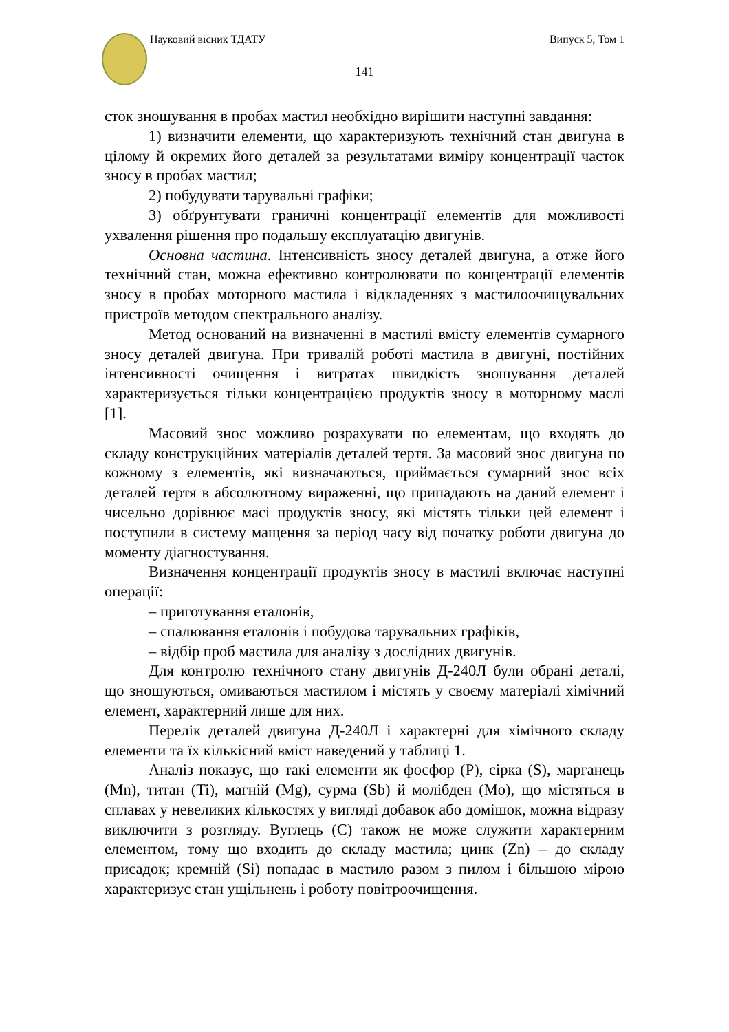Науковий вісник ТДАТУ Випуск 5, Том 1
141
сток зношування в пробах мастил необхідно вирішити наступні завдання:
1) визначити елементи, що характеризують технічний стан двигуна в цілому й окремих його деталей за результатами виміру концентрації часток зносу в пробах мастил;
2) побудувати тарувальні графіки;
3) обґрунтувати граничні концентрації елементів для можливості ухвалення рішення про подальшу експлуатацію двигунів.
Основна частина. Інтенсивність зносу деталей двигуна, а отже його технічний стан, можна ефективно контролювати по концентрації елементів зносу в пробах моторного мастила і відкладеннях з мастилоочищувальних пристроїв методом спектрального аналізу.
Метод оснований на визначенні в мастилі вмісту елементів сумарного зносу деталей двигуна. При тривалій роботі мастила в двигуні, постійних інтенсивності очищення і витратах швидкість зношування деталей характеризується тільки концентрацією продуктів зносу в моторному маслі [1].
Масовий знос можливо розрахувати по елементам, що входять до складу конструкційних матеріалів деталей тертя. За масовий знос двигуна по кожному з елементів, які визначаються, приймається сумарний знос всіх деталей тертя в абсолютному вираженні, що припадають на даний елемент і чисельно дорівнює масі продуктів зносу, які містять тільки цей елемент і поступили в систему мащення за період часу від початку роботи двигуна до моменту діагностування.
Визначення концентрації продуктів зносу в мастилі включає наступні операції:
– приготування еталонів,
– спалювання еталонів і побудова тарувальних графіків,
– відбір проб мастила для аналізу з дослідних двигунів.
Для контролю технічного стану двигунів Д-240Л були обрані деталі, що зношуються, омиваються мастилом і містять у своєму матеріалі хімічний елемент, характерний лише для них.
Перелік деталей двигуна Д-240Л і характерні для хімічного складу елементи та їх кількісний вміст наведений у таблиці 1.
Аналіз показує, що такі елементи як фосфор (P), сірка (S), марганець (Mn), титан (Ti), магній (Mg), сурма (Sb) й молібден (Mo), що містяться в сплавах у невеликих кількостях у вигляді добавок або домішок, можна відразу виключити з розгляду. Вуглець (C) також не може служити характерним елементом, тому що входить до складу мастила; цинк (Zn) – до складу присадок; кремній (Si) попадає в мастило разом з пилом і більшою мірою характеризує стан ущільнень і роботу повітроочищення.